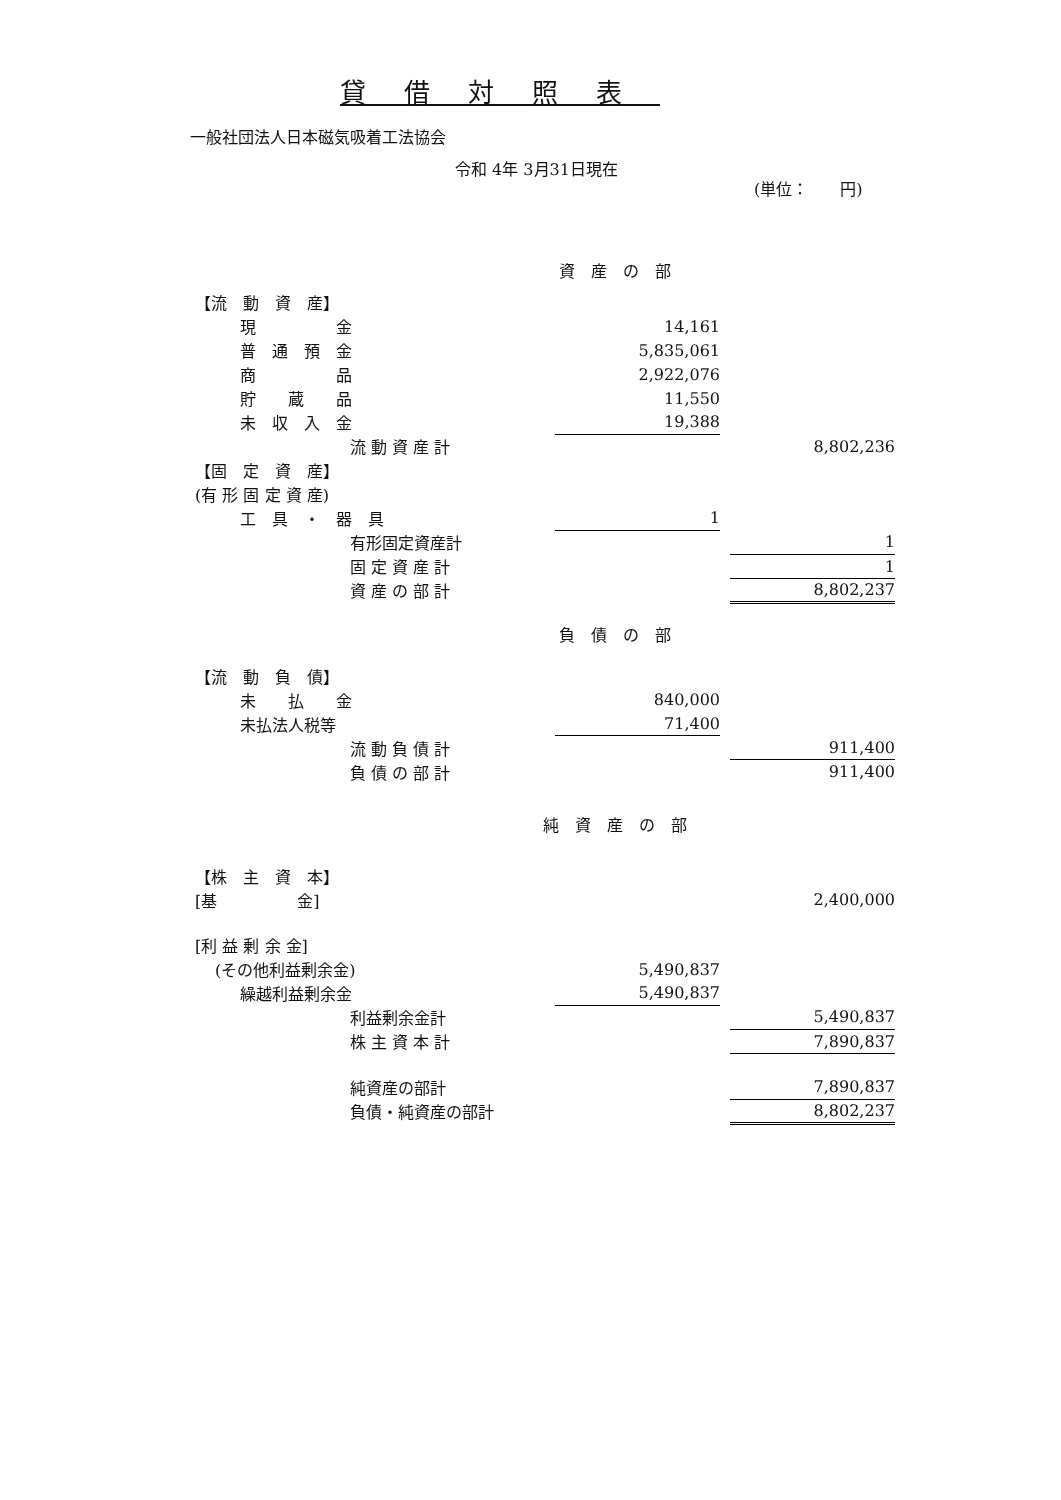貸借対照表
一般社団法人日本磁気吸着工法協会
令和 4年 3月31日現在
(単位：　　円)
| 資 産 の 部 | | | |
| 【流 動 資 産】 | | | |
| 現 金 | 14,161 | | |
| 普 通 預 金 | 5,835,061 | | |
| 商 品 | 2,922,076 | | |
| 貯 蔵 品 | 11,550 | | |
| 未 収 入 金 | 19,388 | | |
| 流 動 資 産 計 | | | 8,802,236 |
| 【固 定 資 産】 | | | |
| (有 形 固 定 資 産) | | | |
| 工 具 ・ 器 具 | 1 | | |
| 有形固定資産計 | | | 1 |
| 固 定 資 産 計 | | | 1 |
| 資 産 の 部 計 | | | 8,802,237 |
| 負 債 の 部 | | | |
| 【流 動 負 債】 | | | |
| 未 払 金 | 840,000 | | |
| 未払法人税等 | 71,400 | | |
| 流 動 負 債 計 | | | 911,400 |
| 負 債 の 部 計 | | | 911,400 |
| 純 資 産 の 部 | | | |
| 【株 主 資 本】 | | | |
| [基 金] | | | 2,400,000 |
| [利 益 剰 余 金] | | | |
| (その他利益剰余金) | 5,490,837 | | |
| 繰越利益剰余金 | 5,490,837 | | |
| 利益剰余金計 | | | 5,490,837 |
| 株 主 資 本 計 | | | 7,890,837 |
| 純資産の部計 | | | 7,890,837 |
| 負債・純資産の部計 | | | 8,802,237 |